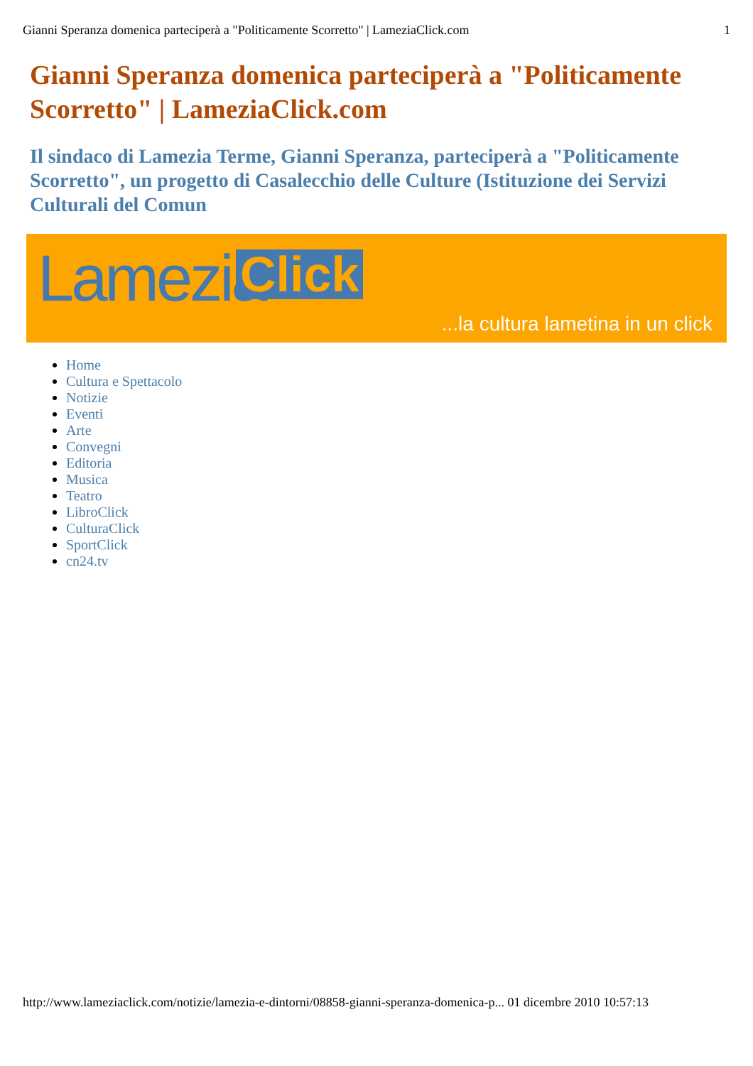Gianni Speranza domenica parteciperà a "Politicamente Scorretto" | LameziaClick.com 1
Gianni Speranza domenica parteciperà a "Politicamente Scorretto" | LameziaClick.com
Il sindaco di Lamezia Terme, Gianni Speranza, parteciperà a "Politicamente Scorretto", un progetto di Casalecchio delle Culture (Istituzione dei Servizi Culturali del Comun
Lamezia Click...la cultura lametina in un click
Home
Cultura e Spettacolo
Notizie
Eventi
Arte
Convegni
Editoria
Musica
Teatro
LibroClick
CulturaClick
SportClick
cn24.tv
http://www.lameziaclick.com/notizie/lamezia-e-dintorni/08858-gianni-speranza-domenica-p... 01 dicembre 2010 10:57:13